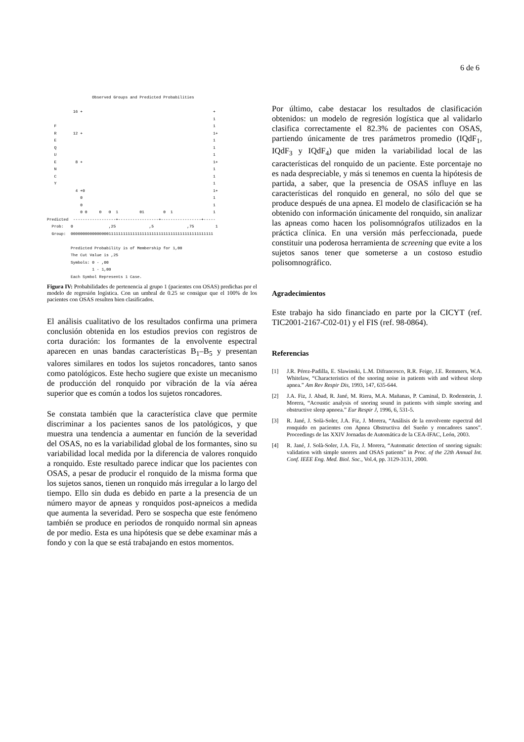6 de 6
                   Observed Groups and Predicted Probabilities

           16 +                                                       +
                                                                      1
   F                                                                  1
   R       12 +                                                       1+
   E                                                                  1
   Q                                                                  1
   U                                                                  1
   E        8 +                                                       1+
   N                                                                  1
   C                                                                  1
   Y                                                                  1
            4 +0                                                      1+
              0                                                       1
              0                                                       1
              0 0     0   0  1         01        0  1                 1
Predicted  ------------------+-----------------+-----------------+-----
  Prob:   0               ,25              ,5              ,75         1
  Group:  000000000000000011111111111111111111111111111111111111111111

          Predicted Probability is of Membership for 1,00
          The Cut Value is ,25
          Symbols: 0 - ,00
                   1 - 1,00
          Each Symbol Represents 1 Case.
Figura IV: Probabilidades de pertenencia al grupo 1 (pacientes con OSAS) predichas por el modelo de regresión logística. Con un umbral de 0.25 se consigue que el 100% de los pacientes con OSAS resulten bien clasificados.
El análisis cualitativo de los resultados confirma una primera conclusión obtenida en los estudios previos con registros de corta duración: los formantes de la envolvente espectral aparecen en unas bandas características B<sub>1</sub>–B<sub>5</sub> y presentan valores similares en todos los sujetos roncadores, tanto sanos como patológicos. Este hecho sugiere que existe un mecanismo de producción del ronquido por vibración de la vía aérea superior que es común a todos los sujetos roncadores.
Se constata también que la característica clave que permite discriminar a los pacientes sanos de los patológicos, y que muestra una tendencia a aumentar en función de la severidad del OSAS, no es la variabilidad global de los formantes, sino su variabilidad local medida por la diferencia de valores ronquido a ronquido. Este resultado parece indicar que los pacientes con OSAS, a pesar de producir el ronquido de la misma forma que los sujetos sanos, tienen un ronquido más irregular a lo largo del tiempo. Ello sin duda es debido en parte a la presencia de un número mayor de apneas y ronquidos post-apneicos a medida que aumenta la severidad. Pero se sospecha que este fenómeno también se produce en periodos de ronquido normal sin apneas de por medio. Esta es una hipótesis que se debe examinar más a fondo y con la que se está trabajando en estos momentos.
Por último, cabe destacar los resultados de clasificación obtenidos: un modelo de regresión logística que al validarlo clasifica correctamente el 82.3% de pacientes con OSAS, partiendo únicamente de tres parámetros promedio (IQdF<sub>1</sub>, IQdF<sub>3</sub> y IQdF<sub>4</sub>) que miden la variabilidad local de las características del ronquido de un paciente. Este porcentaje no es nada despreciable, y más si tenemos en cuenta la hipótesis de partida, a saber, que la presencia de OSAS influye en las características del ronquido en general, no sólo del que se produce después de una apnea. El modelo de clasificación se ha obtenido con información únicamente del ronquido, sin analizar las apneas como hacen los polisomnógrafos utilizados en la práctica clínica. En una versión más perfeccionada, puede constituir una poderosa herramienta de screening que evite a los sujetos sanos tener que someterse a un costoso estudio polisomnográfico.
Agradecimientos
Este trabajo ha sido financiado en parte por la CICYT (ref. TIC2001-2167-C02-01) y el FIS (ref. 98-0864).
Referencias
[1] J.R. Pérez-Padilla, E. Slawinski, L.M. Difrancesco, R.R. Feige, J.E. Remmers, W.A. Whitelaw, “Characteristics of the snoring noise in patients with and without sleep apnea.” Am Rev Respir Dis, 1993, 147, 635-644.
[2] J.A. Fiz, J. Abad, R. Jané, M. Riera, M.A. Mañanas, P. Caminal, D. Rodenstein, J. Morera, “Acoustic analysis of snoring sound in patients with simple snoring and obstructive sleep apnoea.” Eur Respir J, 1996, 6, 531-5.
[3] R. Jané, J. Solà-Soler, J.A. Fiz, J. Morera, “Análisis de la envolvente espectral del ronquido en pacientes con Apnea Obstructiva del Sueño y roncadores sanos”. Proceedings de las XXIV Jornadas de Automática de la CEA-IFAC, León, 2003.
[4] R. Jané, J. Solà-Soler, J.A. Fiz, J. Morera, “Automatic detection of snoring signals: validation with simple snorers and OSAS patients” in Proc. of the 22th Annual Int. Conf. IEEE Eng. Med. Biol. Soc., Vol.4, pp. 3129-3131, 2000.